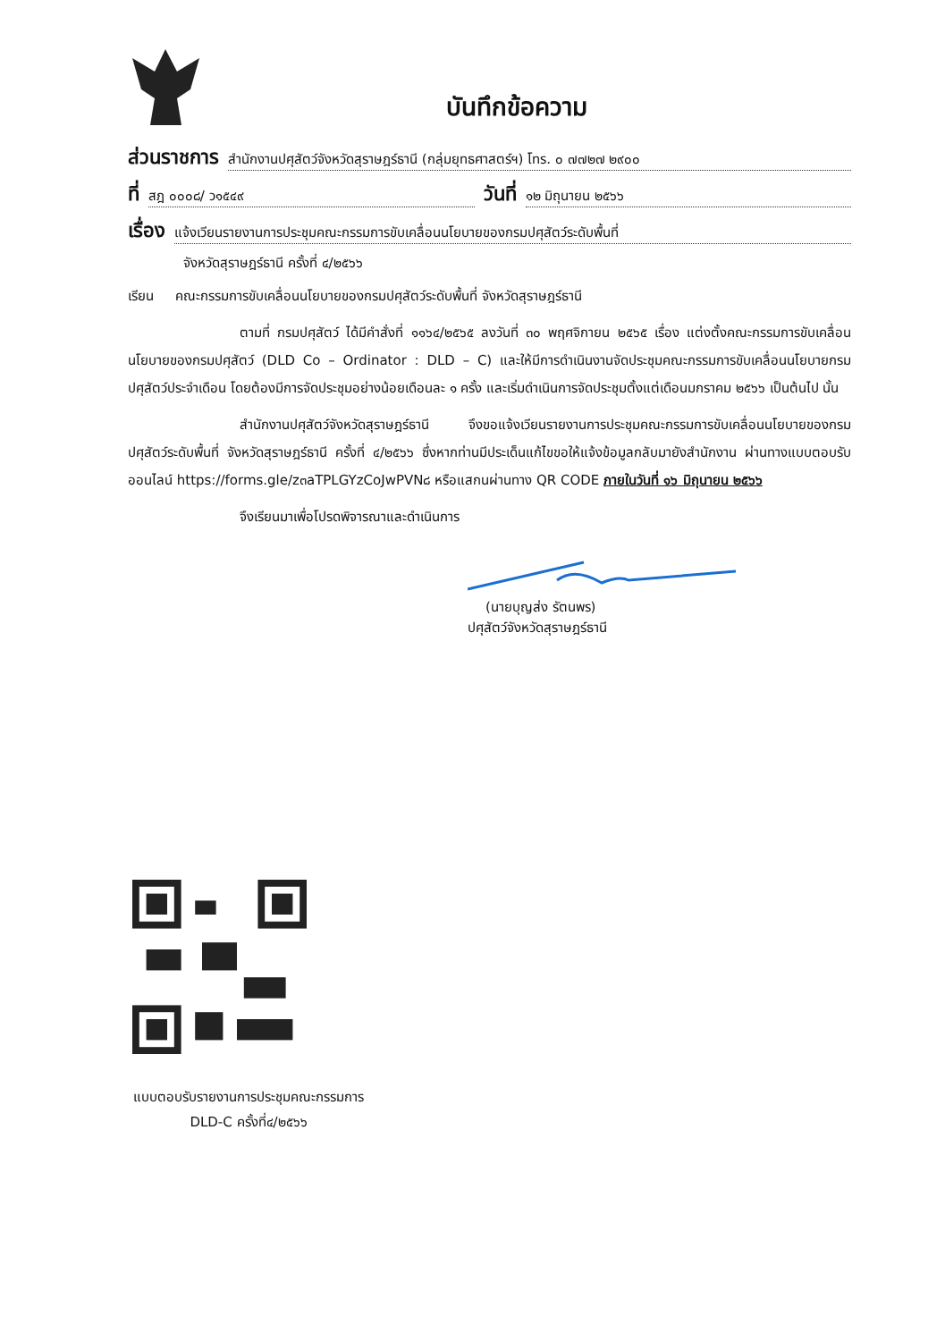บันทึกข้อความ
ส่วนราชการ สำนักงานปศุสัตว์จังหวัดสุราษฎร์ธานี (กลุ่มยุทธศาสตร์ฯ) โทร. ๐ ๗๗๒๗ ๒๙๐๐
ที่ สฎ ๐๐๐๘/ ว๑๕๔๙ วันที่ ๑๒ มิถุนายน ๒๕๖๖
เรื่อง แจ้งเวียนรายงานการประชุมคณะกรรมการขับเคลื่อนนโยบายของกรมปศุสัตว์ระดับพื้นที่
จังหวัดสุราษฎร์ธานี ครั้งที่ ๔/๒๕๖๖
เรียน คณะกรรมการขับเคลื่อนนโยบายของกรมปศุสัตว์ระดับพื้นที่ จังหวัดสุราษฎร์ธานี
ตามที่ กรมปศุสัตว์ ได้มีคำสั่งที่ ๑๑๖๔/๒๕๖๕ ลงวันที่ ๓๐ พฤศจิกายน ๒๕๖๕ เรื่อง แต่งตั้งคณะกรรมการขับเคลื่อนนโยบายของกรมปศุสัตว์ (DLD Co – Ordinator : DLD – C) และให้มีการดำเนินงานจัดประชุมคณะกรรมการขับเคลื่อนนโยบายกรมปศุสัตว์ประจำเดือน โดยต้องมีการจัดประชุมอย่างน้อยเดือนละ ๑ ครั้ง และเริ่มดำเนินการจัดประชุมตั้งแต่เดือนมกราคม ๒๕๖๖ เป็นต้นไป นั้น
สำนักงานปศุสัตว์จังหวัดสุราษฎร์ธานี จึงขอแจ้งเวียนรายงานการประชุมคณะกรรมการขับเคลื่อนนโยบายของกรมปศุสัตว์ระดับพื้นที่ จังหวัดสุราษฎร์ธานี ครั้งที่ ๔/๒๕๖๖ ซึ่งหากท่านมีประเด็นแก้ไขขอให้แจ้งข้อมูลกลับมายังสำนักงาน ผ่านทางแบบตอบรับออนไลน์ https://forms.gle/z๓aTPLGYzCoJwPVN๘ หรือแสกนผ่านทาง QR CODE ภายในวันที่ ๑๖ มิถุนายน ๒๕๖๖
จึงเรียนมาเพื่อโปรดพิจารณาและดำเนินการ
(นายบุญส่ง รัตนพร)
ปศุสัตว์จังหวัดสุราษฎร์ธานี
แบบตอบรับรายงานการประชุมคณะกรรมการ
DLD-C ครั้งที่๔/๒๕๖๖